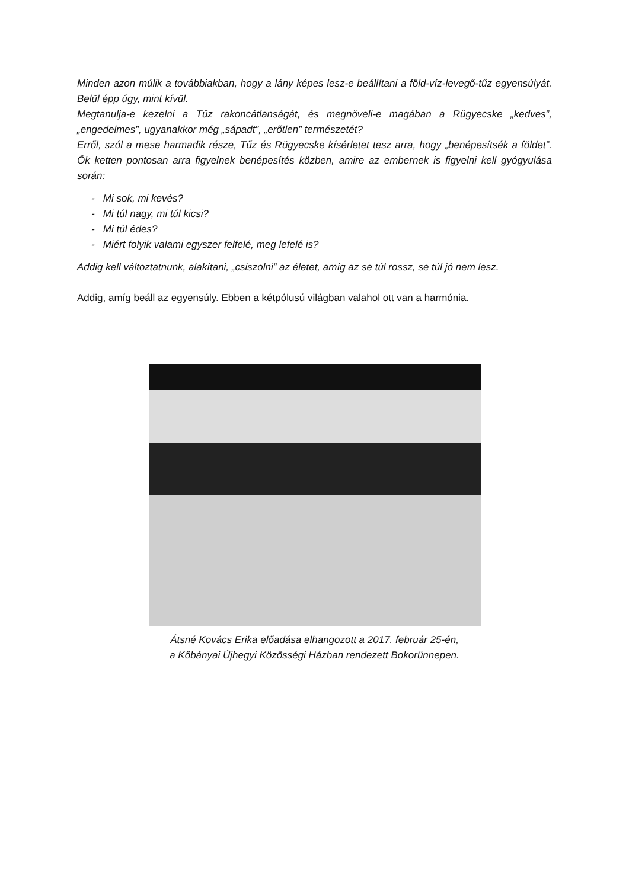Minden azon múlik a továbbiakban, hogy a lány képes lesz-e beállítani a föld-víz-levegő-tűz egyensúlyát. Belül épp úgy, mint kívül.
Megtanulja-e kezelni a Tűz rakoncátlanságát, és megnöveli-e magában a Rügyecske „kedves”, „engedelmes”, ugyanakkor még „sápadt”, „erőtlen” természetét?
Erről, szól a mese harmadik része, Tűz és Rügyecske kísérletet tesz arra, hogy „benépesítsék a földet”. Ők ketten pontosan arra figyelnek benépesítés közben, amire az embernek is figyelni kell gyógyulása során:
- Mi sok, mi kevés?
- Mi túl nagy, mi túl kicsi?
- Mi túl édes?
- Miért folyik valami egyszer felfelé, meg lefelé is?
Addig kell változtatnunk, alakítani, „csiszolni” az életet, amíg az se túl rossz, se túl jó nem lesz.
Addig, amíg beáll az egyensúly. Ebben a kétpólusú világban valahol ott van a harmónia.
Átsné Kovács Erika előadása elhangozott a 2017. február 25-én,
a Kőbányai Újhegyi Közösségi Házban rendezett Bokorünnepen.